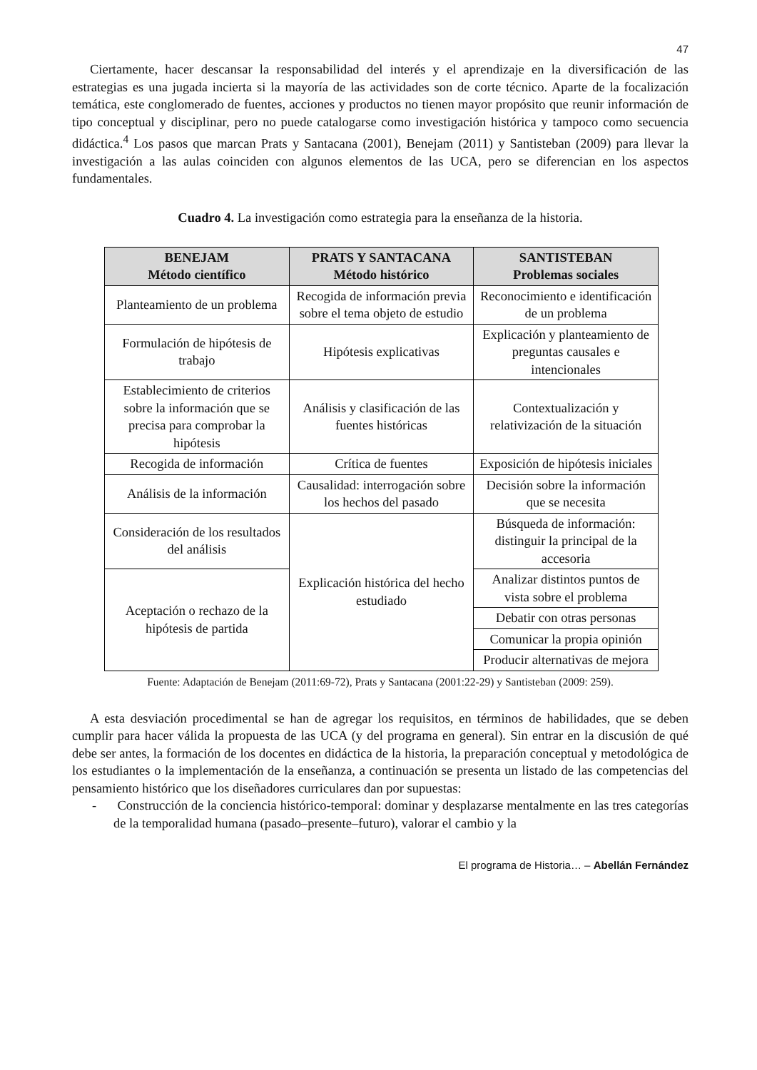47
Ciertamente, hacer descansar la responsabilidad del interés y el aprendizaje en la diversificación de las estrategias es una jugada incierta si la mayoría de las actividades son de corte técnico. Aparte de la focalización temática, este conglomerado de fuentes, acciones y productos no tienen mayor propósito que reunir información de tipo conceptual y disciplinar, pero no puede catalogarse como investigación histórica y tampoco como secuencia didáctica.<sup>4</sup> Los pasos que marcan Prats y Santacana (2001), Benejam (2011) y Santisteban (2009) para llevar la investigación a las aulas coinciden con algunos elementos de las UCA, pero se diferencian en los aspectos fundamentales.
Cuadro 4. La investigación como estrategia para la enseñanza de la historia.
| BENEJAM Método científico | PRATS Y SANTACANA Método histórico | SANTISTEBAN Problemas sociales |
| --- | --- | --- |
| Planteamiento de un problema | Recogida de información previa sobre el tema objeto de estudio | Reconocimiento e identificación de un problema |
| Formulación de hipótesis de trabajo | Hipótesis explicativas | Explicación y planteamiento de preguntas causales e intencionales |
| Establecimiento de criterios sobre la información que se precisa para comprobar la hipótesis | Análisis y clasificación de las fuentes históricas | Contextualización y relativización de la situación |
| Recogida de información | Crítica de fuentes | Exposición de hipótesis iniciales |
| Análisis de la información | Causalidad: interrogación sobre los hechos del pasado | Decisión sobre la información que se necesita |
| Consideración de los resultados del análisis | Explicación histórica del hecho estudiado | Búsqueda de información: distinguir la principal de la accesoria |
| Aceptación o rechazo de la hipótesis de partida | | Analizar distintos puntos de vista sobre el problema |
| | | Debatir con otras personas |
| | | Comunicar la propia opinión |
| | | Producir alternativas de mejora |
Fuente: Adaptación de Benejam (2011:69-72), Prats y Santacana (2001:22-29) y Santisteban (2009: 259).
A esta desviación procedimental se han de agregar los requisitos, en términos de habilidades, que se deben cumplir para hacer válida la propuesta de las UCA (y del programa en general). Sin entrar en la discusión de qué debe ser antes, la formación de los docentes en didáctica de la historia, la preparación conceptual y metodológica de los estudiantes o la implementación de la enseñanza, a continuación se presenta un listado de las competencias del pensamiento histórico que los diseñadores curriculares dan por supuestas:
- Construcción de la conciencia histórico-temporal: dominar y desplazarse mentalmente en las tres categorías de la temporalidad humana (pasado–presente–futuro), valorar el cambio y la
El programa de Historia… – Abellán Fernández